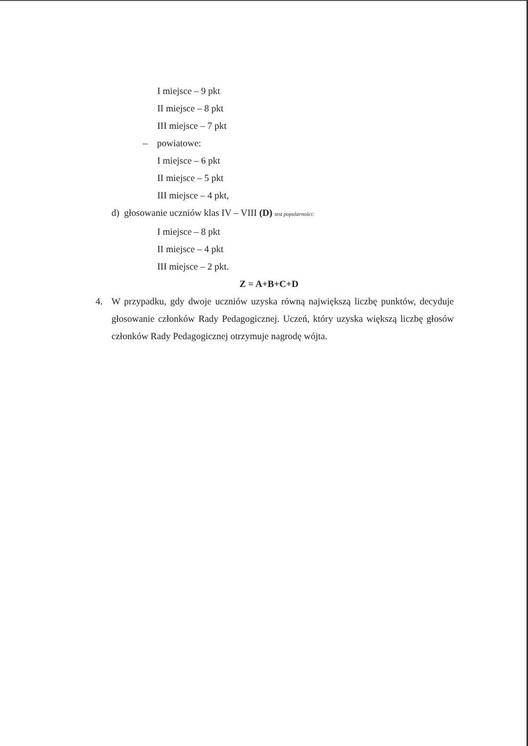I miejsce – 9 pkt
II miejsce – 8 pkt
III miejsce – 7 pkt
– powiatowe:
I miejsce – 6 pkt
II miejsce – 5 pkt
III miejsce – 4 pkt,
d) głosowanie uczniów klas IV – VIII (D) test popularności:
I miejsce – 8 pkt
II miejsce – 4 pkt
III miejsce – 2 pkt.
Z = A+B+C+D
4. W przypadku, gdy dwoje uczniów uzyska równą największą liczbę punktów, decyduje głosowanie członków Rady Pedagogicznej. Uczeń, który uzyska większą liczbę głosów członków Rady Pedagogicznej otrzymuje nagrodę wójta.